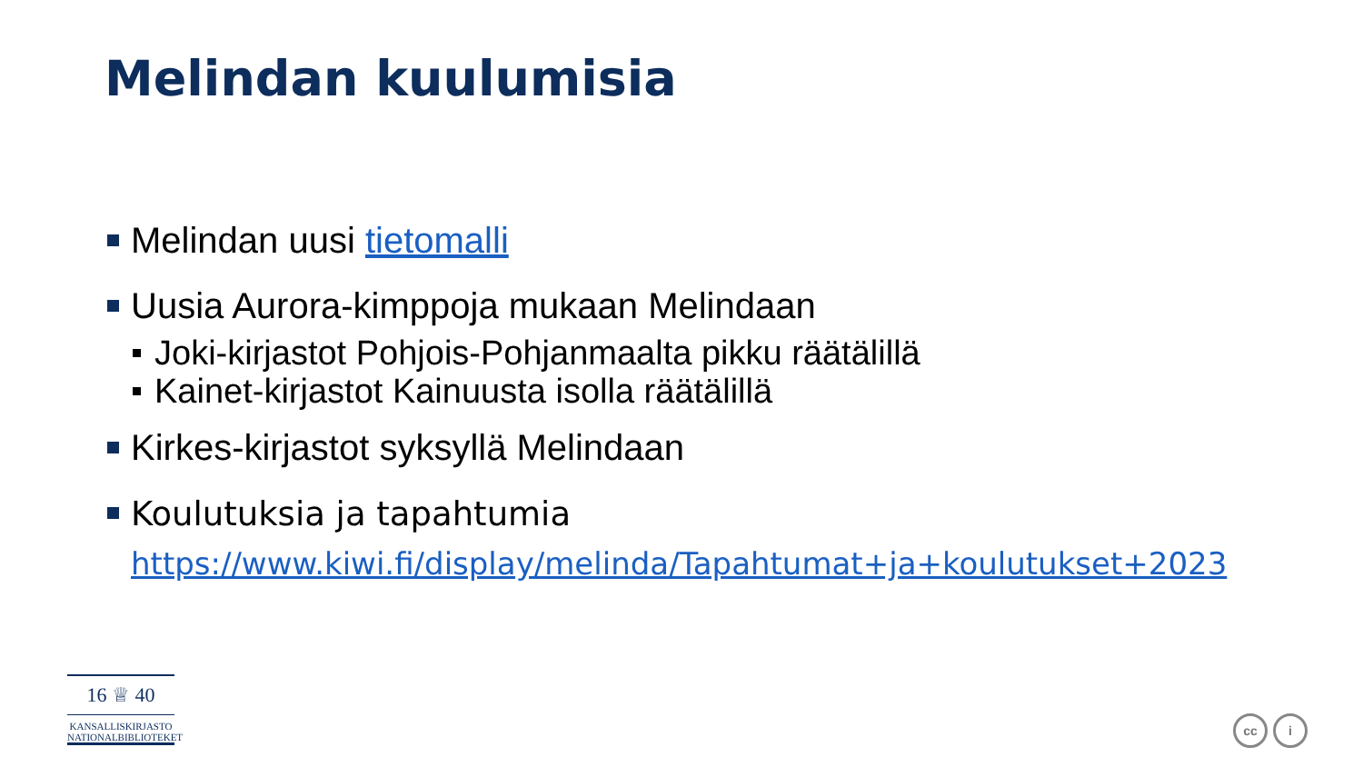Melindan kuulumisia
Melindan uusi tietomalli
Uusia Aurora-kimppoja mukaan Melindaan
Joki-kirjastot Pohjois-Pohjanmaalta pikku räätälillä
Kainet-kirjastot Kainuusta isolla räätälillä
Kirkes-kirjastot syksyllä Melindaan
Koulutuksia ja tapahtumia
https://www.kiwi.fi/display/melinda/Tapahtumat+ja+koulutukset+2023
16 ♕ 40
KANSALLISKIRJASTO
NATIONALBIBLIOTEKET
cc i